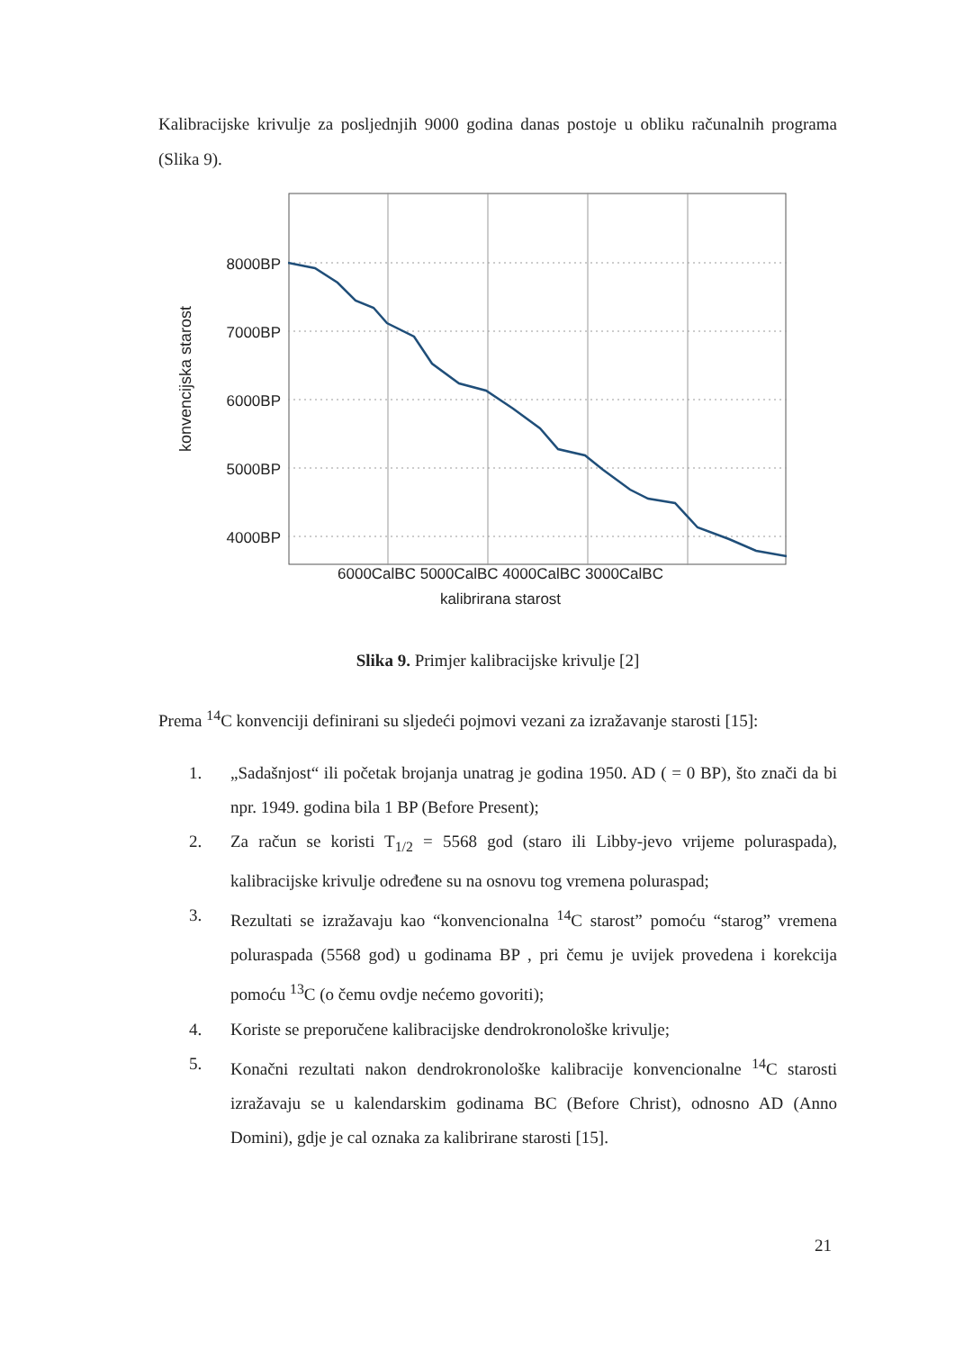Kalibracijske krivulje za posljednjih 9000 godina danas postoje u obliku računalnih programa (Slika 9).
konvencijska starost
8000BP
7000BP
6000BP
5000BP
4000BP
6000CalBC 5000CalBC 4000CalBC 3000CalBC
kalibrirana starost
Slika 9. Primjer kalibracijske krivulje [2]
Prema <sup>14</sup>C konvenciji definirani su sljedeći pojmovi vezani za izražavanje starosti [15]:
1. „Sadašnjost“ ili početak brojanja unatrag je godina 1950. AD ( = 0 BP), što znači da bi npr. 1949. godina bila 1 BP (Before Present);
2. Za račun se koristi T<sub>1/2</sub> = 5568 god (staro ili Libby-jevo vrijeme poluraspada), kalibracijske krivulje određene su na osnovu tog vremena poluraspad;
3. Rezultati se izražavaju kao “konvencionalna <sup>14</sup>C starost” pomoću “starog” vremena poluraspada (5568 god) u godinama BP , pri čemu je uvijek provedena i korekcija pomoću <sup>13</sup>C (o čemu ovdje nećemo govoriti);
4. Koriste se preporučene kalibracijske dendrokronološke krivulje;
5. Konačni rezultati nakon dendrokronološke kalibracije konvencionalne <sup>14</sup>C starosti izražavaju se u kalendarskim godinama BC (Before Christ), odnosno AD (Anno Domini), gdje je cal oznaka za kalibrirane starosti [15].
21